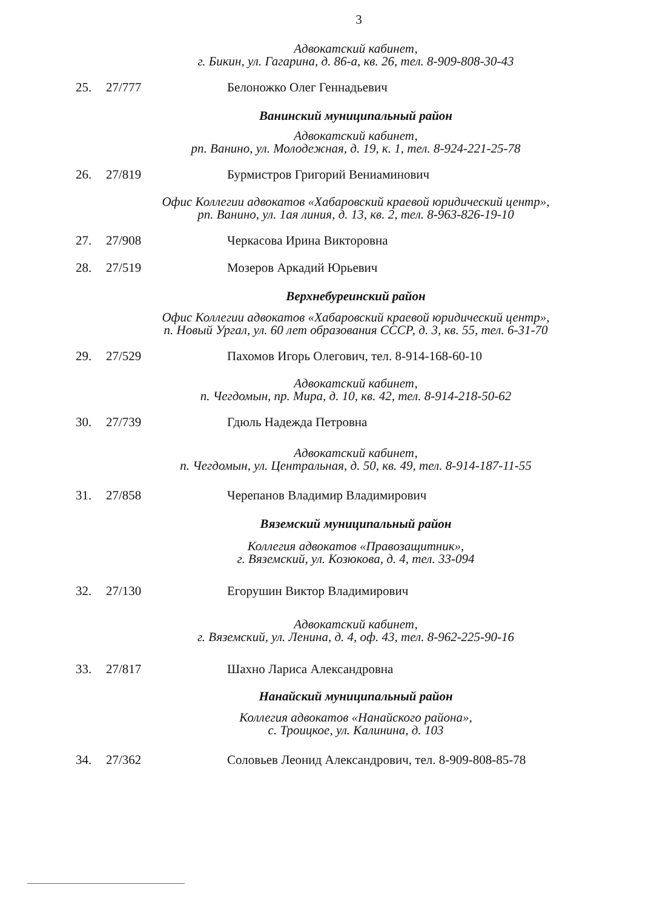3
Адвокатский кабинет,
г. Бикин, ул. Гагарина, д. 86-а, кв. 26, тел. 8-909-808-30-43
25. 27/777 Белоножко Олег Геннадьевич
Ванинский муниципальный район
Адвокатский кабинет,
рп. Ванино, ул. Молодежная, д. 19, к. 1, тел. 8-924-221-25-78
26. 27/819 Бурмистров Григорий Вениаминович
Офис Коллегии адвокатов «Хабаровский краевой юридический центр»,
рп. Ванино, ул. 1ая линия, д. 13, кв. 2, тел. 8-963-826-19-10
27. 27/908 Черкасова Ирина Викторовна
28. 27/519 Мозеров Аркадий Юрьевич
Верхнебуреинский район
Офис Коллегии адвокатов «Хабаровский краевой юридический центр»,
п. Новый Ургал, ул. 60 лет образования СССР, д. 3, кв. 55, тел. 6-31-70
29. 27/529 Пахомов Игорь Олегович, тел. 8-914-168-60-10
Адвокатский кабинет,
п. Чегдомын, пр. Мира, д. 10, кв. 42, тел. 8-914-218-50-62
30. 27/739 Гдюль Надежда Петровна
Адвокатский кабинет,
п. Чегдомын, ул. Центральная, д. 50, кв. 49, тел. 8-914-187-11-55
31. 27/858 Черепанов Владимир Владимирович
Вяземский муниципальный район
Коллегия адвокатов «Правозащитник»,
г. Вяземский, ул. Козюкова, д. 4, тел. 33-094
32. 27/130 Егорушин Виктор Владимирович
Адвокатский кабинет,
г. Вяземский, ул. Ленина, д. 4, оф. 43, тел. 8-962-225-90-16
33. 27/817 Шахно Лариса Александровна
Нанайский муниципальный район
Коллегия адвокатов «Нанайского района»,
с. Троицкое, ул. Калинина, д. 103
34. 27/362 Соловьев Леонид Александрович, тел. 8-909-808-85-78